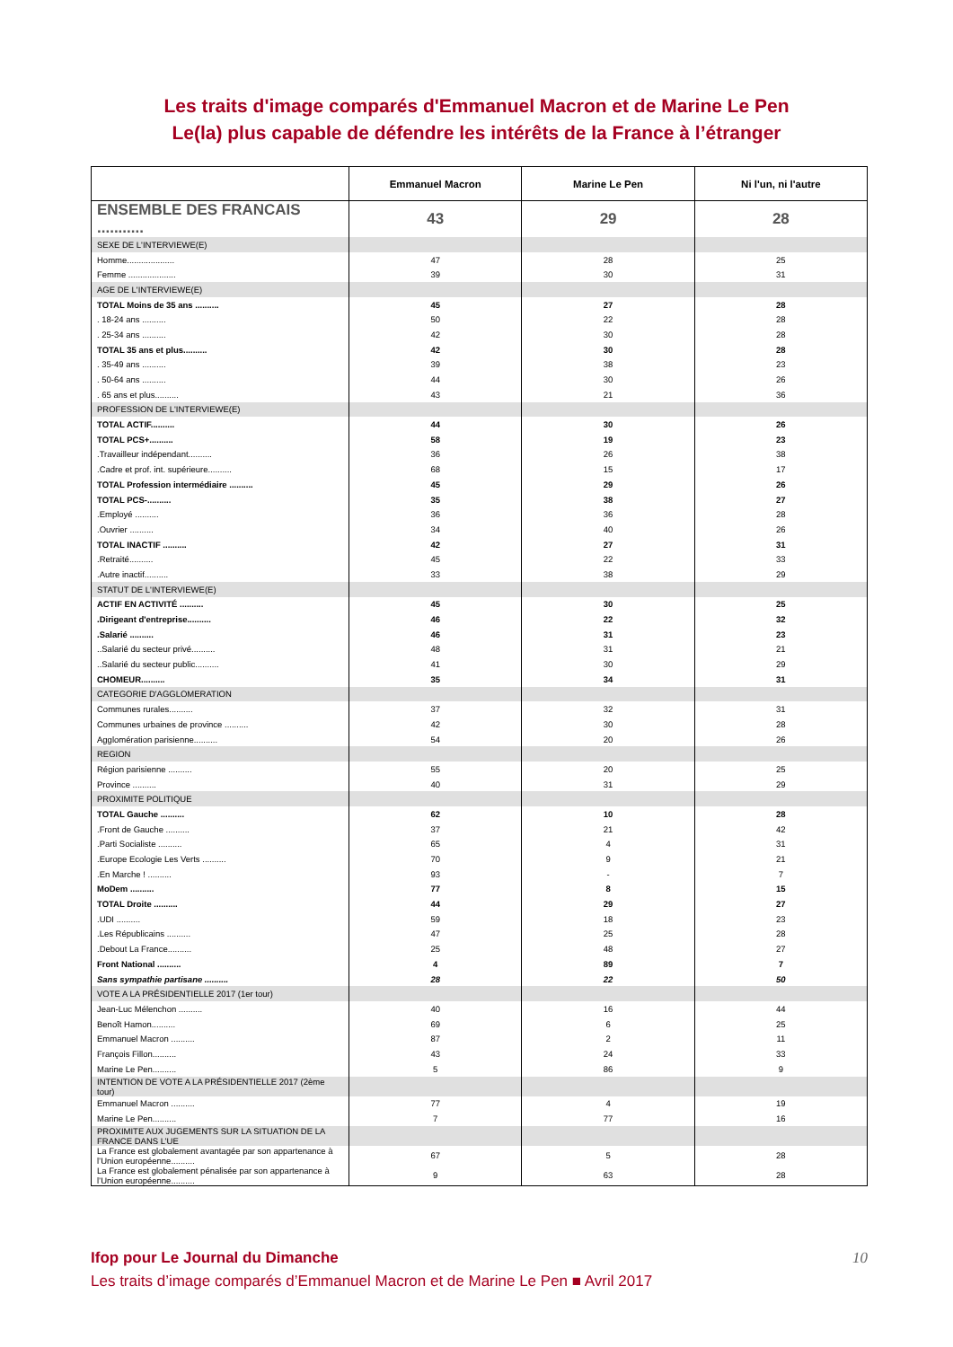Les traits d'image comparés d'Emmanuel Macron et de Marine Le Pen
Le(la) plus capable de défendre les intérêts de la France à l’étranger
| | Emmanuel Macron | Marine Le Pen | Ni l'un, ni l'autre |
| --- | --- | --- | --- |
| ENSEMBLE DES FRANCAIS ........... | 43 | 29 | 28 |
| SEXE DE L'INTERVIEWE(E) | | | |
| Homme.................... | 47 | 28 | 25 |
| Femme .................... | 39 | 30 | 31 |
| AGE DE L'INTERVIEWE(E) | | | |
| TOTAL Moins de 35 ans .......... | 45 | 27 | 28 |
| . 18-24 ans .......... | 50 | 22 | 28 |
| . 25-34 ans .......... | 42 | 30 | 28 |
| TOTAL 35 ans et plus.......... | 42 | 30 | 28 |
| . 35-49 ans .......... | 39 | 38 | 23 |
| . 50-64 ans .......... | 44 | 30 | 26 |
| . 65 ans et plus.......... | 43 | 21 | 36 |
| PROFESSION DE L'INTERVIEWE(E) | | | |
| TOTAL ACTIF.......... | 44 | 30 | 26 |
| TOTAL PCS+.......... | 58 | 19 | 23 |
| .Travailleur indépendant.......... | 36 | 26 | 38 |
| .Cadre et prof. int. supérieure.......... | 68 | 15 | 17 |
| TOTAL Profession intermédiaire .......... | 45 | 29 | 26 |
| TOTAL PCS-.......... | 35 | 38 | 27 |
| .Employé .......... | 36 | 36 | 28 |
| .Ouvrier .......... | 34 | 40 | 26 |
| TOTAL INACTIF .......... | 42 | 27 | 31 |
| .Retraité.......... | 45 | 22 | 33 |
| .Autre inactif.......... | 33 | 38 | 29 |
| STATUT DE L'INTERVIEWE(E) | | | |
| ACTIF EN ACTIVITÉ .......... | 45 | 30 | 25 |
| .Dirigeant d'entreprise.......... | 46 | 22 | 32 |
| .Salarié .......... | 46 | 31 | 23 |
| ..Salarié du secteur privé.......... | 48 | 31 | 21 |
| ..Salarié du secteur public.......... | 41 | 30 | 29 |
| CHOMEUR.......... | 35 | 34 | 31 |
| CATEGORIE D'AGGLOMERATION | | | |
| Communes rurales.......... | 37 | 32 | 31 |
| Communes urbaines de province .......... | 42 | 30 | 28 |
| Agglomération parisienne.......... | 54 | 20 | 26 |
| REGION | | | |
| Région parisienne .......... | 55 | 20 | 25 |
| Province .......... | 40 | 31 | 29 |
| PROXIMITE POLITIQUE | | | |
| TOTAL Gauche .......... | 62 | 10 | 28 |
| .Front de Gauche .......... | 37 | 21 | 42 |
| .Parti Socialiste .......... | 65 | 4 | 31 |
| .Europe Ecologie Les Verts .......... | 70 | 9 | 21 |
| .En Marche ! .......... | 93 | - | 7 |
| MoDem .......... | 77 | 8 | 15 |
| TOTAL Droite .......... | 44 | 29 | 27 |
| .UDI .......... | 59 | 18 | 23 |
| .Les Républicains .......... | 47 | 25 | 28 |
| .Debout La France.......... | 25 | 48 | 27 |
| Front National .......... | 4 | 89 | 7 |
| Sans sympathie partisane .......... | 28 | 22 | 50 |
| VOTE A LA PRÉSIDENTIELLE 2017 (1er tour) | | | |
| Jean-Luc Mélenchon .......... | 40 | 16 | 44 |
| Benoît Hamon.......... | 69 | 6 | 25 |
| Emmanuel Macron .......... | 87 | 2 | 11 |
| François Fillon.......... | 43 | 24 | 33 |
| Marine Le Pen.......... | 5 | 86 | 9 |
| INTENTION DE VOTE A LA PRÉSIDENTIELLE 2017 (2ème tour) | | | |
| Emmanuel Macron .......... | 77 | 4 | 19 |
| Marine Le Pen.......... | 7 | 77 | 16 |
| PROXIMITE AUX JUGEMENTS SUR LA SITUATION DE LA FRANCE DANS L’UE | | | |
| La France est globalement avantagée par son appartenance à l’Union européenne.......... | 67 | 5 | 28 |
| La France est globalement pénalisée par son appartenance à l’Union européenne.......... | 9 | 63 | 28 |
Ifop pour Le Journal du Dimanche 10
Les traits d’image comparés d’Emmanuel Macron et de Marine Le Pen ■ Avril 2017